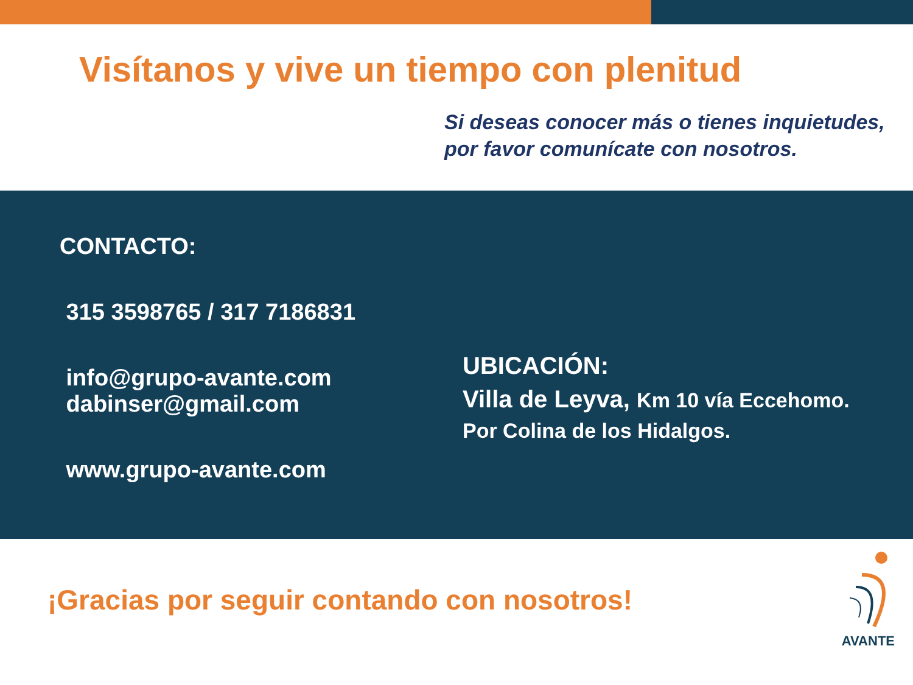Visítanos y vive un tiempo con plenitud
Si deseas conocer más o tienes inquietudes,
por favor comunícate con nosotros.
CONTACTO:
315 3598765 / 317 7186831
info@grupo-avante.com
dabinser@gmail.com
www.grupo-avante.com
UBICACIÓN:
Villa de Leyva, Km 10 vía Eccehomo.
Por Colina de los Hidalgos.
¡Gracias por seguir contando con nosotros!
AVANTE